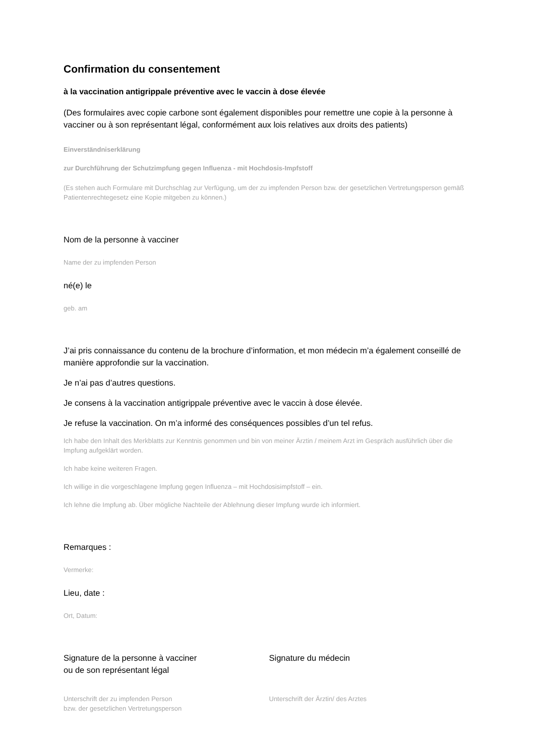Confirmation du consentement
à la vaccination antigrippale préventive avec le vaccin à dose élevée
(Des formulaires avec copie carbone sont également disponibles pour remettre une copie à la personne à vacciner ou à son représentant légal, conformément aux lois relatives aux droits des patients)
Einverständniserklärung
zur Durchführung der Schutzimpfung gegen Influenza - mit Hochdosis-Impfstoff
(Es stehen auch Formulare mit Durchschlag zur Verfügung, um der zu impfenden Person bzw. der gesetzlichen Vertretungsperson gemäß Patientenrechtegesetz eine Kopie mitgeben zu können.)
Nom de la personne à vacciner
Name der zu impfenden Person
né(e) le
geb. am
J’ai pris connaissance du contenu de la brochure d’information, et mon médecin m’a également conseillé de manière approfondie sur la vaccination.
Je n’ai pas d’autres questions.
Je consens à la vaccination antigrippale préventive avec le vaccin à dose élevée.
Je refuse la vaccination. On m’a informé des conséquences possibles d’un tel refus.
Ich habe den Inhalt des Merkblatts zur Kenntnis genommen und bin von meiner Ärztin / meinem Arzt im Gespräch ausführlich über die Impfung aufgeklärt worden.
Ich habe keine weiteren Fragen.
Ich willige in die vorgeschlagene Impfung gegen Influenza – mit Hochdosisimpfstoff – ein.
Ich lehne die Impfung ab. Über mögliche Nachteile der Ablehnung dieser Impfung wurde ich informiert.
Remarques :
Vermerke:
Lieu, date :
Ort, Datum:
Signature de la personne à vacciner
ou de son représentant légal
Unterschrift der zu impfenden Person
bzw. der gesetzlichen Vertretungsperson
Signature du médecin
Unterschrift der Ärztin/ des Arztes